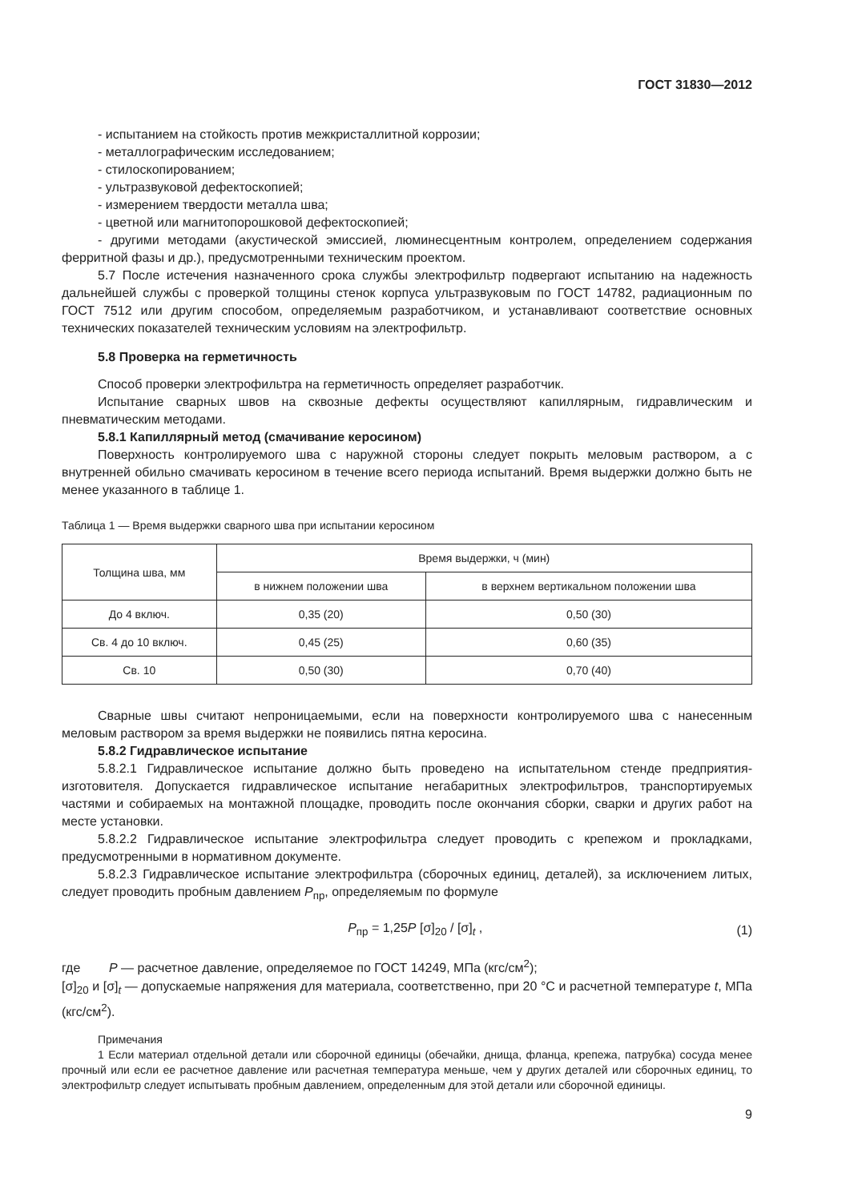ГОСТ 31830—2012
- испытанием на стойкость против межкристаллитной коррозии;
- металлографическим исследованием;
- стилоскопированием;
- ультразвуковой дефектоскопией;
- измерением твердости металла шва;
- цветной или магнитопорошковой дефектоскопией;
- другими методами (акустической эмиссией, люминесцентным контролем, определением содержания ферритной фазы и др.), предусмотренными техническим проектом.
5.7 После истечения назначенного срока службы электрофильтр подвергают испытанию на надежность дальнейшей службы с проверкой толщины стенок корпуса ультразвуковым по ГОСТ 14782, радиационным по ГОСТ 7512 или другим способом, определяемым разработчиком, и устанавливают соответствие основных технических показателей техническим условиям на электрофильтр.
5.8 Проверка на герметичность
Способ проверки электрофильтра на герметичность определяет разработчик.
Испытание сварных швов на сквозные дефекты осуществляют капиллярным, гидравлическим и пневматическим методами.
5.8.1 Капиллярный метод (смачивание керосином)
Поверхность контролируемого шва с наружной стороны следует покрыть меловым раствором, а с внутренней обильно смачивать керосином в течение всего периода испытаний. Время выдержки должно быть не менее указанного в таблице 1.
Таблица 1 — Время выдержки сварного шва при испытании керосином
| Толщина шва, мм | Время выдержки, ч (мин) | |
| --- | --- | --- |
| | в нижнем положении шва | в верхнем вертикальном положении шва |
| До 4 включ. | 0,35 (20) | 0,50 (30) |
| Св. 4 до 10 включ. | 0,45 (25) | 0,60 (35) |
| Св. 10 | 0,50 (30) | 0,70 (40) |
Сварные швы считают непроницаемыми, если на поверхности контролируемого шва с нанесенным меловым раствором за время выдержки не появились пятна керосина.
5.8.2 Гидравлическое испытание
5.8.2.1 Гидравлическое испытание должно быть проведено на испытательном стенде предприятия-изготовителя. Допускается гидравлическое испытание негабаритных электрофильтров, транспортируемых частями и собираемых на монтажной площадке, проводить после окончания сборки, сварки и других работ на месте установки.
5.8.2.2 Гидравлическое испытание электрофильтра следует проводить с крепежом и прокладками, предусмотренными в нормативном документе.
5.8.2.3 Гидравлическое испытание электрофильтра (сборочных единиц, деталей), за исключением литых, следует проводить пробным давлением P<sub>пр</sub>, определяемым по формуле
P<sub>пр</sub> = 1,25P [σ]<sub>20</sub> / [σ]<sub>t</sub> , (1)
где P — расчетное давление, определяемое по ГОСТ 14249, МПа (кгс/см<sup>2</sup>);
[σ]<sub>20</sub> и [σ]<sub>t</sub> — допускаемые напряжения для материала, соответственно, при 20 °С и расчетной температуре t, МПа (кгс/см<sup>2</sup>).
Примечания
1 Если материал отдельной детали или сборочной единицы (обечайки, днища, фланца, крепежа, патрубка) сосуда менее прочный или если ее расчетное давление или расчетная температура меньше, чем у других деталей или сборочных единиц, то электрофильтр следует испытывать пробным давлением, определенным для этой детали или сборочной единицы.
9